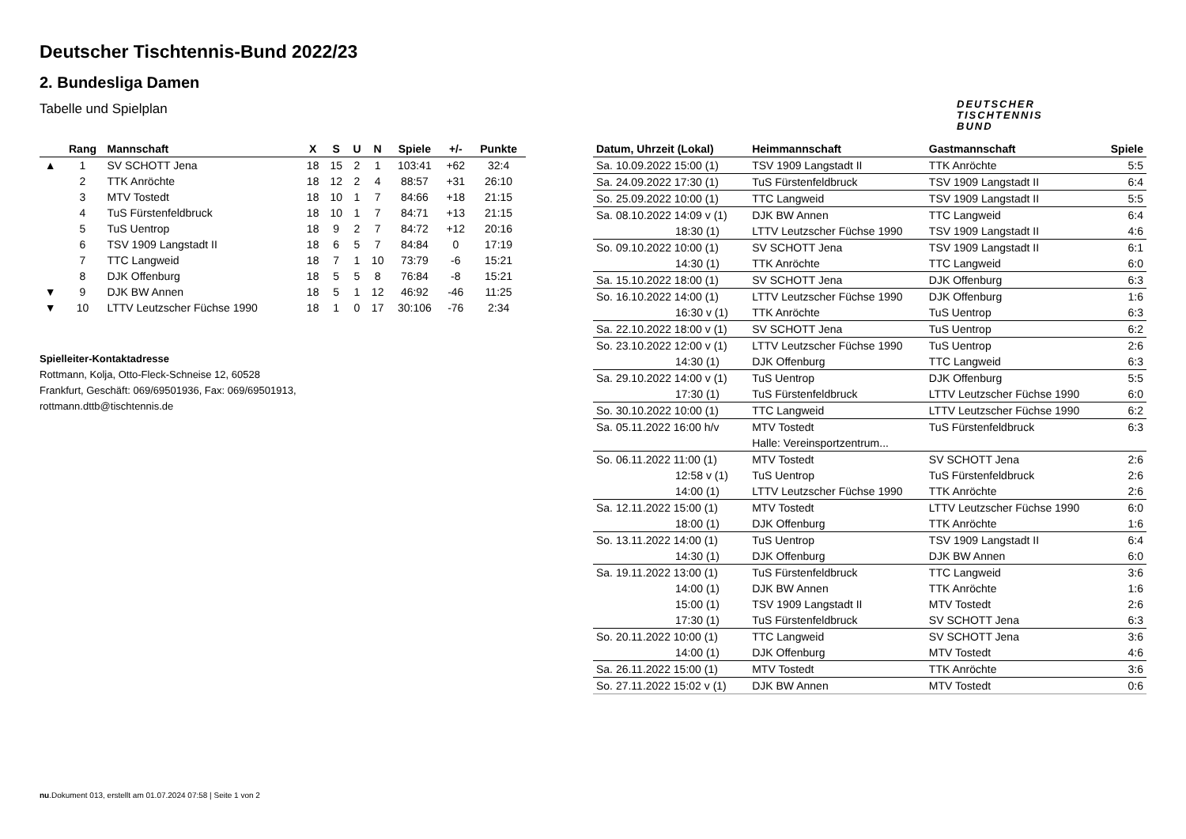Deutscher Tischtennis-Bund 2022/23
2. Bundesliga Damen
Tabelle und Spielplan
DEUTSCHER
TISCHTENNIS
BUND
| | Rang | Mannschaft | X | S | U | N | Spiele | +/- | Punkte |
| --- | --- | --- | --- | --- | --- | --- | --- | --- | --- |
| ▲ | 1 | SV SCHOTT Jena | 18 | 15 | 2 | 1 | 103:41 | +62 | 32:4 |
| | 2 | TTK Anröchte | 18 | 12 | 2 | 4 | 88:57 | +31 | 26:10 |
| | 3 | MTV Tostedt | 18 | 10 | 1 | 7 | 84:66 | +18 | 21:15 |
| | 4 | TuS Fürstenfeldbruck | 18 | 10 | 1 | 7 | 84:71 | +13 | 21:15 |
| | 5 | TuS Uentrop | 18 | 9 | 2 | 7 | 84:72 | +12 | 20:16 |
| | 6 | TSV 1909 Langstadt II | 18 | 6 | 5 | 7 | 84:84 | 0 | 17:19 |
| | 7 | TTC Langweid | 18 | 7 | 1 | 10 | 73:79 | -6 | 15:21 |
| | 8 | DJK Offenburg | 18 | 5 | 5 | 8 | 76:84 | -8 | 15:21 |
| ▼ | 9 | DJK BW Annen | 18 | 5 | 1 | 12 | 46:92 | -46 | 11:25 |
| ▼ | 10 | LTTV Leutzscher Füchse 1990 | 18 | 1 | 0 | 17 | 30:106 | -76 | 2:34 |
Spielleiter-Kontaktadresse
Rottmann, Kolja, Otto-Fleck-Schneise 12, 60528
Frankfurt, Geschäft: 069/69501936, Fax: 069/69501913,
rottmann.dttb@tischtennis.de
| Datum, Uhrzeit (Lokal) | Heimmannschaft | Gastmannschaft | Spiele |
| --- | --- | --- | --- |
| Sa. 10.09.2022 15:00 (1) | TSV 1909 Langstadt II | TTK Anröchte | 5:5 |
| Sa. 24.09.2022 17:30 (1) | TuS Fürstenfeldbruck | TSV 1909 Langstadt II | 6:4 |
| So. 25.09.2022 10:00 (1) | TTC Langweid | TSV 1909 Langstadt II | 5:5 |
| Sa. 08.10.2022 14:09 v (1) | DJK BW Annen | TTC Langweid | 6:4 |
| 18:30 (1) | LTTV Leutzscher Füchse 1990 | TSV 1909 Langstadt II | 4:6 |
| So. 09.10.2022 10:00 (1) | SV SCHOTT Jena | TSV 1909 Langstadt II | 6:1 |
| 14:30 (1) | TTK Anröchte | TTC Langweid | 6:0 |
| Sa. 15.10.2022 18:00 (1) | SV SCHOTT Jena | DJK Offenburg | 6:3 |
| So. 16.10.2022 14:00 (1) | LTTV Leutzscher Füchse 1990 | DJK Offenburg | 1:6 |
| 16:30 v (1) | TTK Anröchte | TuS Uentrop | 6:3 |
| Sa. 22.10.2022 18:00 v (1) | SV SCHOTT Jena | TuS Uentrop | 6:2 |
| So. 23.10.2022 12:00 v (1) | LTTV Leutzscher Füchse 1990 | TuS Uentrop | 2:6 |
| 14:30 (1) | DJK Offenburg | TTC Langweid | 6:3 |
| Sa. 29.10.2022 14:00 v (1) | TuS Uentrop | DJK Offenburg | 5:5 |
| 17:30 (1) | TuS Fürstenfeldbruck | LTTV Leutzscher Füchse 1990 | 6:0 |
| So. 30.10.2022 10:00 (1) | TTC Langweid | LTTV Leutzscher Füchse 1990 | 6:2 |
| Sa. 05.11.2022 16:00 h/v | MTV Tostedt | TuS Fürstenfeldbruck | 6:3 |
| | Halle: Vereinsportzentrum... | | |
| So. 06.11.2022 11:00 (1) | MTV Tostedt | SV SCHOTT Jena | 2:6 |
| 12:58 v (1) | TuS Uentrop | TuS Fürstenfeldbruck | 2:6 |
| 14:00 (1) | LTTV Leutzscher Füchse 1990 | TTK Anröchte | 2:6 |
| Sa. 12.11.2022 15:00 (1) | MTV Tostedt | LTTV Leutzscher Füchse 1990 | 6:0 |
| 18:00 (1) | DJK Offenburg | TTK Anröchte | 1:6 |
| So. 13.11.2022 14:00 (1) | TuS Uentrop | TSV 1909 Langstadt II | 6:4 |
| 14:30 (1) | DJK Offenburg | DJK BW Annen | 6:0 |
| Sa. 19.11.2022 13:00 (1) | TuS Fürstenfeldbruck | TTC Langweid | 3:6 |
| 14:00 (1) | DJK BW Annen | TTK Anröchte | 1:6 |
| 15:00 (1) | TSV 1909 Langstadt II | MTV Tostedt | 2:6 |
| 17:30 (1) | TuS Fürstenfeldbruck | SV SCHOTT Jena | 6:3 |
| So. 20.11.2022 10:00 (1) | TTC Langweid | SV SCHOTT Jena | 3:6 |
| 14:00 (1) | DJK Offenburg | MTV Tostedt | 4:6 |
| Sa. 26.11.2022 15:00 (1) | MTV Tostedt | TTK Anröchte | 3:6 |
| So. 27.11.2022 15:02 v (1) | DJK BW Annen | MTV Tostedt | 0:6 |
nu.Dokument 013, erstellt am 01.07.2024 07:58 | Seite 1 von 2